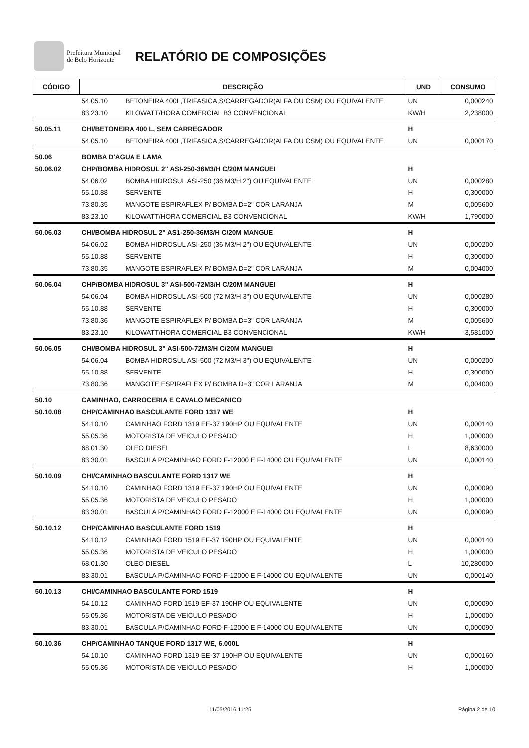Prefeitura Municipal
de Belo Horizonte
RELATÓRIO DE COMPOSIÇÕES
| CÓDIGO | DESCRIÇÃO | | UND | CONSUMO |
| --- | --- | --- | --- | --- |
| | 54.05.10 | BETONEIRA 400L,TRIFASICA,S/CARREGADOR(ALFA OU CSM) OU EQUIVALENTE | UN | 0,000240 |
| | 83.23.10 | KILOWATT/HORA COMERCIAL B3 CONVENCIONAL | KW/H | 2,238000 |
| 50.05.11 | CHI/BETONEIRA 400 L, SEM CARREGADOR | | H | |
| | 54.05.10 | BETONEIRA 400L,TRIFASICA,S/CARREGADOR(ALFA OU CSM) OU EQUIVALENTE | UN | 0,000170 |
| 50.06 | BOMBA D'AGUA E LAMA | | | |
| 50.06.02 | CHP/BOMBA HIDROSUL 2" ASI-250-36M3/H C/20M MANGUEI | | H | |
| | 54.06.02 | BOMBA HIDROSUL ASI-250 (36 M3/H 2") OU EQUIVALENTE | UN | 0,000280 |
| | 55.10.88 | SERVENTE | H | 0,300000 |
| | 73.80.35 | MANGOTE ESPIRAFLEX P/ BOMBA D=2" COR LARANJA | M | 0,005600 |
| | 83.23.10 | KILOWATT/HORA COMERCIAL B3 CONVENCIONAL | KW/H | 1,790000 |
| 50.06.03 | CHI/BOMBA HIDROSUL 2" AS1-250-36M3/H C/20M MANGUE | | H | |
| | 54.06.02 | BOMBA HIDROSUL ASI-250 (36 M3/H 2") OU EQUIVALENTE | UN | 0,000200 |
| | 55.10.88 | SERVENTE | H | 0,300000 |
| | 73.80.35 | MANGOTE ESPIRAFLEX P/ BOMBA D=2" COR LARANJA | M | 0,004000 |
| 50.06.04 | CHP/BOMBA HIDROSUL 3" ASI-500-72M3/H C/20M MANGUEI | | H | |
| | 54.06.04 | BOMBA HIDROSUL ASI-500 (72 M3/H 3") OU EQUIVALENTE | UN | 0,000280 |
| | 55.10.88 | SERVENTE | H | 0,300000 |
| | 73.80.36 | MANGOTE ESPIRAFLEX P/ BOMBA D=3" COR LARANJA | M | 0,005600 |
| | 83.23.10 | KILOWATT/HORA COMERCIAL B3 CONVENCIONAL | KW/H | 3,581000 |
| 50.06.05 | CHI/BOMBA HIDROSUL 3" ASI-500-72M3/H C/20M MANGUEI | | H | |
| | 54.06.04 | BOMBA HIDROSUL ASI-500 (72 M3/H 3") OU EQUIVALENTE | UN | 0,000200 |
| | 55.10.88 | SERVENTE | H | 0,300000 |
| | 73.80.36 | MANGOTE ESPIRAFLEX P/ BOMBA D=3" COR LARANJA | M | 0,004000 |
| 50.10 | CAMINHAO, CARROCERIA E CAVALO MECANICO | | | |
| 50.10.08 | CHP/CAMINHAO BASCULANTE FORD 1317 WE | | H | |
| | 54.10.10 | CAMINHAO FORD 1319 EE-37 190HP OU EQUIVALENTE | UN | 0,000140 |
| | 55.05.36 | MOTORISTA DE VEICULO PESADO | H | 1,000000 |
| | 68.01.30 | OLEO DIESEL | L | 8,630000 |
| | 83.30.01 | BASCULA P/CAMINHAO FORD F-12000 E F-14000 OU EQUIVALENTE | UN | 0,000140 |
| 50.10.09 | CHI/CAMINHAO BASCULANTE FORD 1317 WE | | H | |
| | 54.10.10 | CAMINHAO FORD 1319 EE-37 190HP OU EQUIVALENTE | UN | 0,000090 |
| | 55.05.36 | MOTORISTA DE VEICULO PESADO | H | 1,000000 |
| | 83.30.01 | BASCULA P/CAMINHAO FORD F-12000 E F-14000 OU EQUIVALENTE | UN | 0,000090 |
| 50.10.12 | CHP/CAMINHAO BASCULANTE FORD 1519 | | H | |
| | 54.10.12 | CAMINHAO FORD 1519 EF-37 190HP OU EQUIVALENTE | UN | 0,000140 |
| | 55.05.36 | MOTORISTA DE VEICULO PESADO | H | 1,000000 |
| | 68.01.30 | OLEO DIESEL | L | 10,280000 |
| | 83.30.01 | BASCULA P/CAMINHAO FORD F-12000 E F-14000 OU EQUIVALENTE | UN | 0,000140 |
| 50.10.13 | CHI/CAMINHAO BASCULANTE FORD 1519 | | H | |
| | 54.10.12 | CAMINHAO FORD 1519 EF-37 190HP OU EQUIVALENTE | UN | 0,000090 |
| | 55.05.36 | MOTORISTA DE VEICULO PESADO | H | 1,000000 |
| | 83.30.01 | BASCULA P/CAMINHAO FORD F-12000 E F-14000 OU EQUIVALENTE | UN | 0,000090 |
| 50.10.36 | CHP/CAMINHAO TANQUE FORD 1317 WE, 6.000L | | H | |
| | 54.10.10 | CAMINHAO FORD 1319 EE-37 190HP OU EQUIVALENTE | UN | 0,000160 |
| | 55.05.36 | MOTORISTA DE VEICULO PESADO | H | 1,000000 |
11/05/2016 11:25 Página 2 de 10